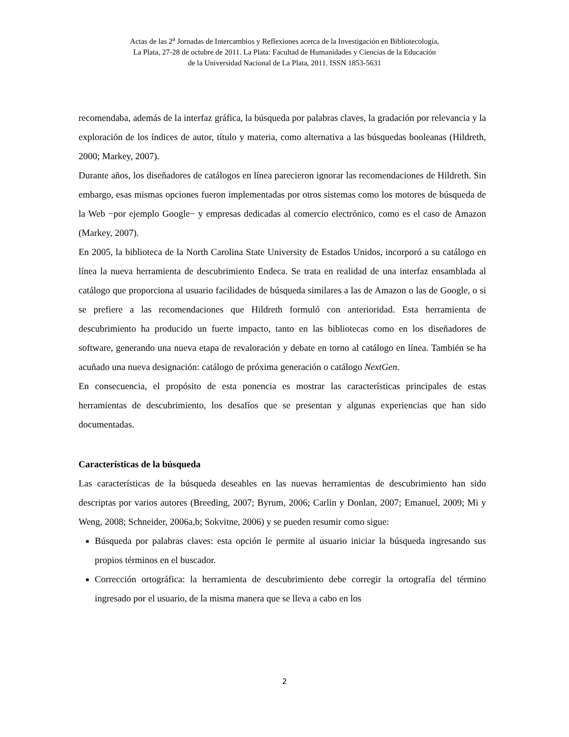Actas de las 2<sup>a</sup> Jornadas de Intercambios y Reflexiones acerca de la Investigación en Bibliotecología,
La Plata, 27-28 de octubre de 2011. La Plata: Facultad de Humanidades y Ciencias de la Educación
de la Universidad Nacional de La Plata, 2011. ISSN 1853-5631
recomendaba, además de la interfaz gráfica, la búsqueda por palabras claves, la gradación por relevancia y la exploración de los índices de autor, título y materia, como alternativa a las búsquedas booleanas (Hildreth, 2000; Markey, 2007).
Durante años, los diseñadores de catálogos en línea parecieron ignorar las recomendaciones de Hildreth. Sin embargo, esas mismas opciones fueron implementadas por otros sistemas como los motores de búsqueda de la Web −por ejemplo Google− y empresas dedicadas al comercio electrónico, como es el caso de Amazon (Markey, 2007).
En 2005, la biblioteca de la North Carolina State University de Estados Unidos, incorporó a su catálogo en línea la nueva herramienta de descubrimiento Endeca. Se trata en realidad de una interfaz ensamblada al catálogo que proporciona al usuario facilidades de búsqueda similares a las de Amazon o las de Google, o si se prefiere a las recomendaciones que Hildreth formuló con anterioridad. Esta herramienta de descubrimiento ha producido un fuerte impacto, tanto en las bibliotecas como en los diseñadores de software, generando una nueva etapa de revaloración y debate en torno al catálogo en línea. También se ha acuñado una nueva designación: catálogo de próxima generación o catálogo NextGen.
En consecuencia, el propósito de esta ponencia es mostrar las características principales de estas herramientas de descubrimiento, los desafíos que se presentan y algunas experiencias que han sido documentadas.
Características de la búsqueda
Las características de la búsqueda deseables en las nuevas herramientas de descubrimiento han sido descriptas por varios autores (Breeding, 2007; Byrum, 2006; Carlin y Donlan, 2007; Emanuel, 2009; Mi y Weng, 2008; Schneider, 2006a,b; Sokvitne, 2006) y se pueden resumir como sigue:
Búsqueda por palabras claves: esta opción le permite al usuario iniciar la búsqueda ingresando sus propios términos en el buscador.
Corrección ortográfica: la herramienta de descubrimiento debe corregir la ortografía del término ingresado por el usuario, de la misma manera que se lleva a cabo en los
2